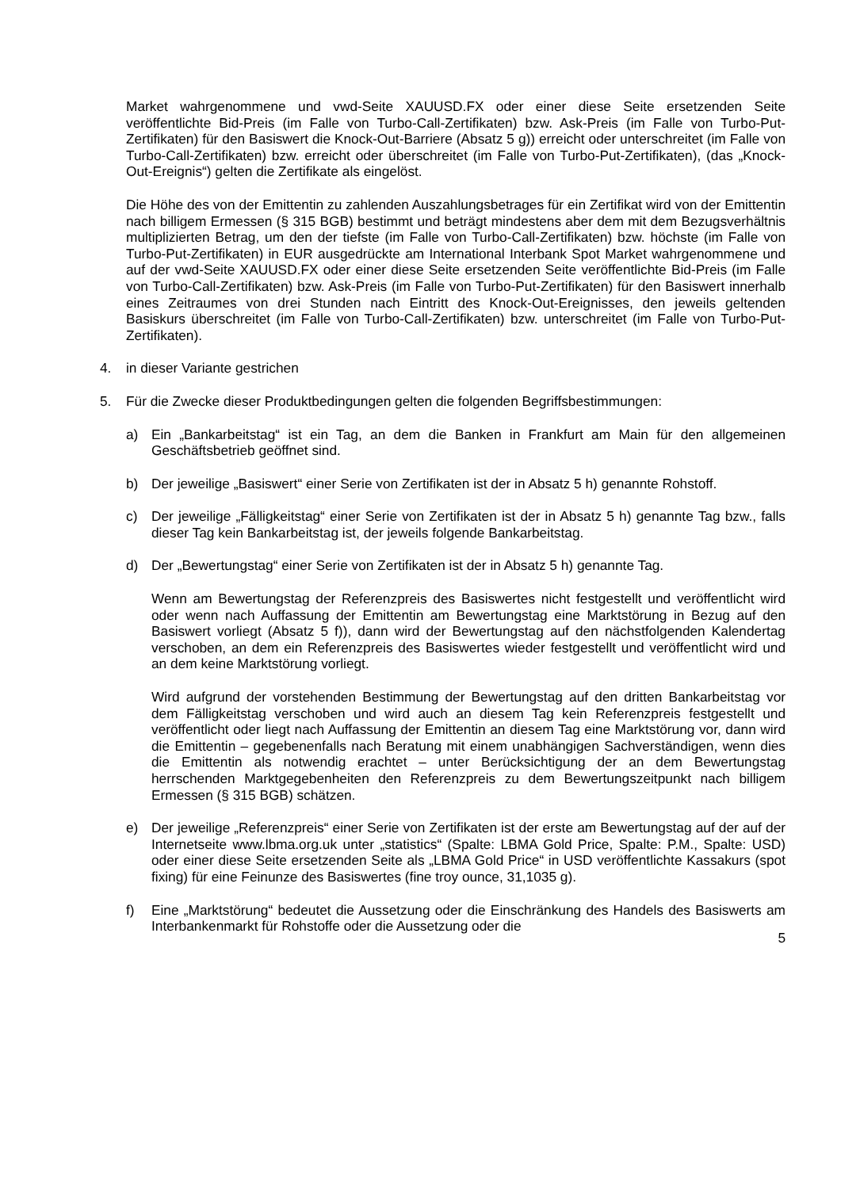Market wahrgenommene und vwd-Seite XAUUSD.FX oder einer diese Seite ersetzenden Seite veröffentlichte Bid-Preis (im Falle von Turbo-Call-Zertifikaten) bzw. Ask-Preis (im Falle von Turbo-Put-Zertifikaten) für den Basiswert die Knock-Out-Barriere (Absatz 5 g)) erreicht oder unterschreitet (im Falle von Turbo-Call-Zertifikaten) bzw. erreicht oder überschreitet (im Falle von Turbo-Put-Zertifikaten), (das „Knock-Out-Ereignis“) gelten die Zertifikate als eingelöst.
Die Höhe des von der Emittentin zu zahlenden Auszahlungsbetrages für ein Zertifikat wird von der Emittentin nach billigem Ermessen (§ 315 BGB) bestimmt und beträgt mindestens aber dem mit dem Bezugsverhältnis multiplizierten Betrag, um den der tiefste (im Falle von Turbo-Call-Zertifikaten) bzw. höchste (im Falle von Turbo-Put-Zertifikaten) in EUR ausgedrückte am International Interbank Spot Market wahrgenommene und auf der vwd-Seite XAUUSD.FX oder einer diese Seite ersetzenden Seite veröffentlichte Bid-Preis (im Falle von Turbo-Call-Zertifikaten) bzw. Ask-Preis (im Falle von Turbo-Put-Zertifikaten) für den Basiswert innerhalb eines Zeitraumes von drei Stunden nach Eintritt des Knock-Out-Ereignisses, den jeweils geltenden Basiskurs überschreitet (im Falle von Turbo-Call-Zertifikaten) bzw. unterschreitet (im Falle von Turbo-Put-Zertifikaten).
4. in dieser Variante gestrichen
5. Für die Zwecke dieser Produktbedingungen gelten die folgenden Begriffsbestimmungen:
a) Ein „Bankarbeitstag“ ist ein Tag, an dem die Banken in Frankfurt am Main für den allgemeinen Geschäftsbetrieb geöffnet sind.
b) Der jeweilige „Basiswert“ einer Serie von Zertifikaten ist der in Absatz 5 h) genannte Rohstoff.
c) Der jeweilige „Fälligkeitstag“ einer Serie von Zertifikaten ist der in Absatz 5 h) genannte Tag bzw., falls dieser Tag kein Bankarbeitstag ist, der jeweils folgende Bankarbeitstag.
d) Der „Bewertungstag“ einer Serie von Zertifikaten ist der in Absatz 5 h) genannte Tag.
Wenn am Bewertungstag der Referenzpreis des Basiswertes nicht festgestellt und veröffentlicht wird oder wenn nach Auffassung der Emittentin am Bewertungstag eine Marktstörung in Bezug auf den Basiswert vorliegt (Absatz 5 f)), dann wird der Bewertungstag auf den nächstfolgenden Kalendertag verschoben, an dem ein Referenzpreis des Basiswertes wieder festgestellt und veröffentlicht wird und an dem keine Marktstörung vorliegt.
Wird aufgrund der vorstehenden Bestimmung der Bewertungstag auf den dritten Bankarbeitstag vor dem Fälligkeitstag verschoben und wird auch an diesem Tag kein Referenzpreis festgestellt und veröffentlicht oder liegt nach Auffassung der Emittentin an diesem Tag eine Marktstörung vor, dann wird die Emittentin – gegebenenfalls nach Beratung mit einem unabhängigen Sachverständigen, wenn dies die Emittentin als notwendig erachtet – unter Berücksichtigung der an dem Bewertungstag herrschenden Marktgegebenheiten den Referenzpreis zu dem Bewertungszeitpunkt nach billigem Ermessen (§ 315 BGB) schätzen.
e) Der jeweilige „Referenzpreis“ einer Serie von Zertifikaten ist der erste am Bewertungstag auf der auf der Internetseite www.lbma.org.uk unter „statistics“ (Spalte: LBMA Gold Price, Spalte: P.M., Spalte: USD) oder einer diese Seite ersetzenden Seite als „LBMA Gold Price“ in USD veröffentlichte Kassakurs (spot fixing) für eine Feinunze des Basiswertes (fine troy ounce, 31,1035 g).
f) Eine „Marktstörung“ bedeutet die Aussetzung oder die Einschränkung des Handels des Basiswerts am Interbankenmarkt für Rohstoffe oder die Aussetzung oder die
5